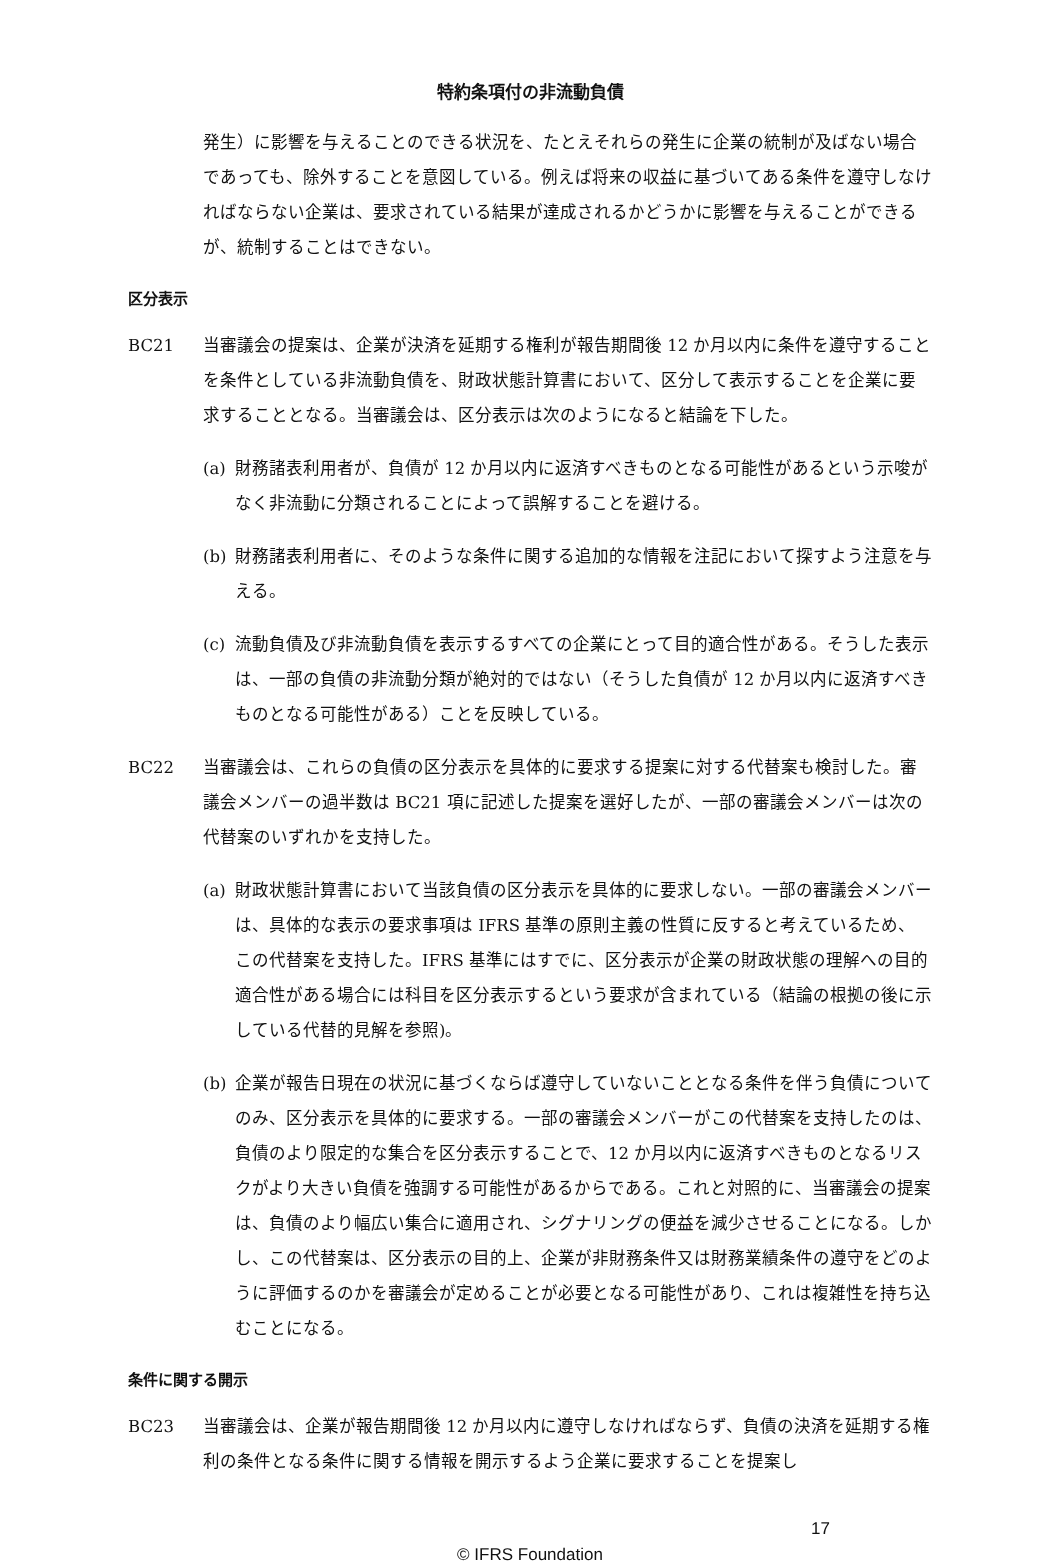特約条項付の非流動負債
発生）に影響を与えることのできる状況を、たとえそれらの発生に企業の統制が及ばない場合であっても、除外することを意図している。例えば将来の収益に基づいてある条件を遵守しなければならない企業は、要求されている結果が達成されるかどうかに影響を与えることができるが、統制することはできない。
区分表示
BC21 当審議会の提案は、企業が決済を延期する権利が報告期間後 12 か月以内に条件を遵守することを条件としている非流動負債を、財政状態計算書において、区分して表示することを企業に要求することとなる。当審議会は、区分表示は次のようになると結論を下した。
(a) 財務諸表利用者が、負債が 12 か月以内に返済すべきものとなる可能性があるという示唆がなく非流動に分類されることによって誤解することを避ける。
(b) 財務諸表利用者に、そのような条件に関する追加的な情報を注記において探すよう注意を与える。
(c) 流動負債及び非流動負債を表示するすべての企業にとって目的適合性がある。そうした表示は、一部の負債の非流動分類が絶対的ではない（そうした負債が 12 か月以内に返済すべきものとなる可能性がある）ことを反映している。
BC22 当審議会は、これらの負債の区分表示を具体的に要求する提案に対する代替案も検討した。審議会メンバーの過半数は BC21 項に記述した提案を選好したが、一部の審議会メンバーは次の代替案のいずれかを支持した。
(a) 財政状態計算書において当該負債の区分表示を具体的に要求しない。一部の審議会メンバーは、具体的な表示の要求事項は IFRS 基準の原則主義の性質に反すると考えているため、この代替案を支持した。IFRS 基準にはすでに、区分表示が企業の財政状態の理解への目的適合性がある場合には科目を区分表示するという要求が含まれている（結論の根拠の後に示している代替的見解を参照)。
(b) 企業が報告日現在の状況に基づくならば遵守していないこととなる条件を伴う負債についてのみ、区分表示を具体的に要求する。一部の審議会メンバーがこの代替案を支持したのは、負債のより限定的な集合を区分表示することで、12 か月以内に返済すべきものとなるリスクがより大きい負債を強調する可能性があるからである。これと対照的に、当審議会の提案は、負債のより幅広い集合に適用され、シグナリングの便益を減少させることになる。しかし、この代替案は、区分表示の目的上、企業が非財務条件又は財務業績条件の遵守をどのように評価するのかを審議会が定めることが必要となる可能性があり、これは複雑性を持ち込むことになる。
条件に関する開示
BC23 当審議会は、企業が報告期間後 12 か月以内に遵守しなければならず、負債の決済を延期する権利の条件となる条件に関する情報を開示するよう企業に要求することを提案し
17
© IFRS Foundation